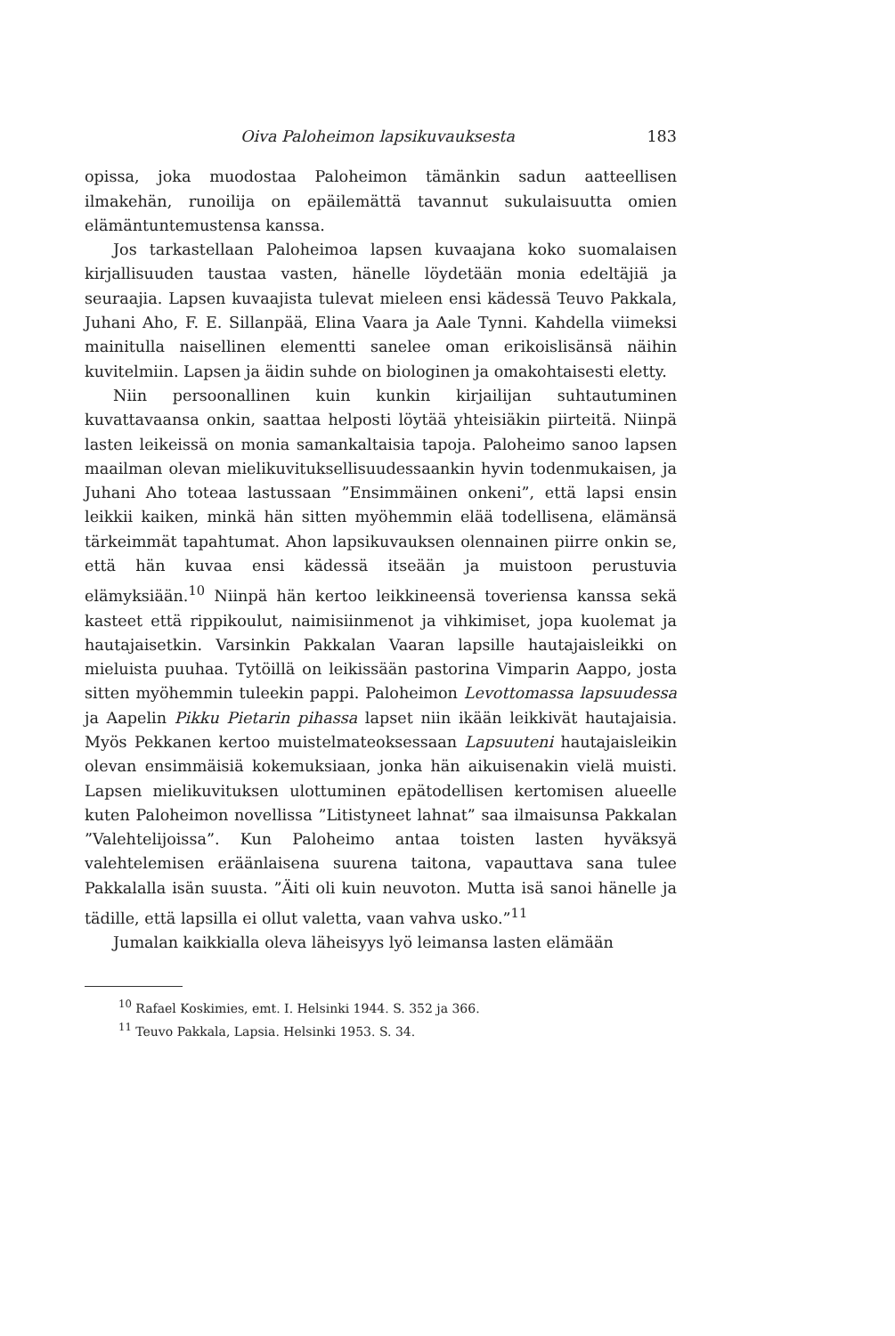Oiva Paloheimon lapsikuvauksesta 183
opissa, joka muodostaa Paloheimon tämänkin sadun aatteellisen ilmakehän, runoilija on epäilemättä tavannut sukulaisuutta omien elämäntuntemustensa kanssa.
Jos tarkastellaan Paloheimoa lapsen kuvaajana koko suomalaisen kirjallisuuden taustaa vasten, hänelle löydetään monia edeltäjiä ja seuraajia. Lapsen kuvaajista tulevat mieleen ensi kädessä Teuvo Pakkala, Juhani Aho, F. E. Sillanpää, Elina Vaara ja Aale Tynni. Kahdella viimeksi mainitulla naisellinen elementti sanelee oman erikoislisänsä näihin kuvitelmiin. Lapsen ja äidin suhde on biologinen ja omakohtaisesti eletty.
Niin persoonallinen kuin kunkin kirjailijan suhtautuminen kuvattavaansa onkin, saattaa helposti löytää yhteisiäkin piirteitä. Niinpä lasten leikeissä on monia samankaltaisia tapoja. Paloheimo sanoo lapsen maailman olevan mielikuvituksellisuudessaankin hyvin todenmukaisen, ja Juhani Aho toteaa lastussaan ”Ensimmäinen onkeni”, että lapsi ensin leikkii kaiken, minkä hän sitten myöhemmin elää todellisena, elämänsä tärkeimmät tapahtumat. Ahon lapsikuvauksen olennainen piirre onkin se, että hän kuvaa ensi kädessä itseään ja muistoon perustuvia elämyksiään.<sup>10</sup> Niinpä hän kertoo leikkineensä toveriensa kanssa sekä kasteet että rippikoulut, naimisiinmenot ja vihkimiset, jopa kuolemat ja hautajaisetkin. Varsinkin Pakkalan Vaaran lapsille hautajaisleikki on mieluista puuhaa. Tytöillä on leikissään pastorina Vimparin Aappo, josta sitten myöhemmin tuleekin pappi. Paloheimon Levottomassa lapsuudessa ja Aapelin Pikku Pietarin pihassa lapset niin ikään leikkivät hautajaisia. Myös Pekkanen kertoo muistelmateoksessaan Lapsuuteni hautajaisleikin olevan ensimmäisiä kokemuksiaan, jonka hän aikuisenakin vielä muisti. Lapsen mielikuvituksen ulottuminen epätodellisen kertomisen alueelle kuten Paloheimon novellissa ”Litistyneet lahnat” saa ilmaisunsa Pakkalan ”Valehtelijoissa”. Kun Paloheimo antaa toisten lasten hyväksyä valehtelemisen eräänlaisena suurena taitona, vapauttava sana tulee Pakkalalla isän suusta. ”Äiti oli kuin neuvoton. Mutta isä sanoi hänelle ja tädille, että lapsilla ei ollut valetta, vaan vahva usko.”<sup>11</sup>
Jumalan kaikkialla oleva läheisyys lyö leimansa lasten elämään
<sup>10</sup> Rafael Koskimies, emt. I. Helsinki 1944. S. 352 ja 366.
<sup>11</sup> Teuvo Pakkala, Lapsia. Helsinki 1953. S. 34.